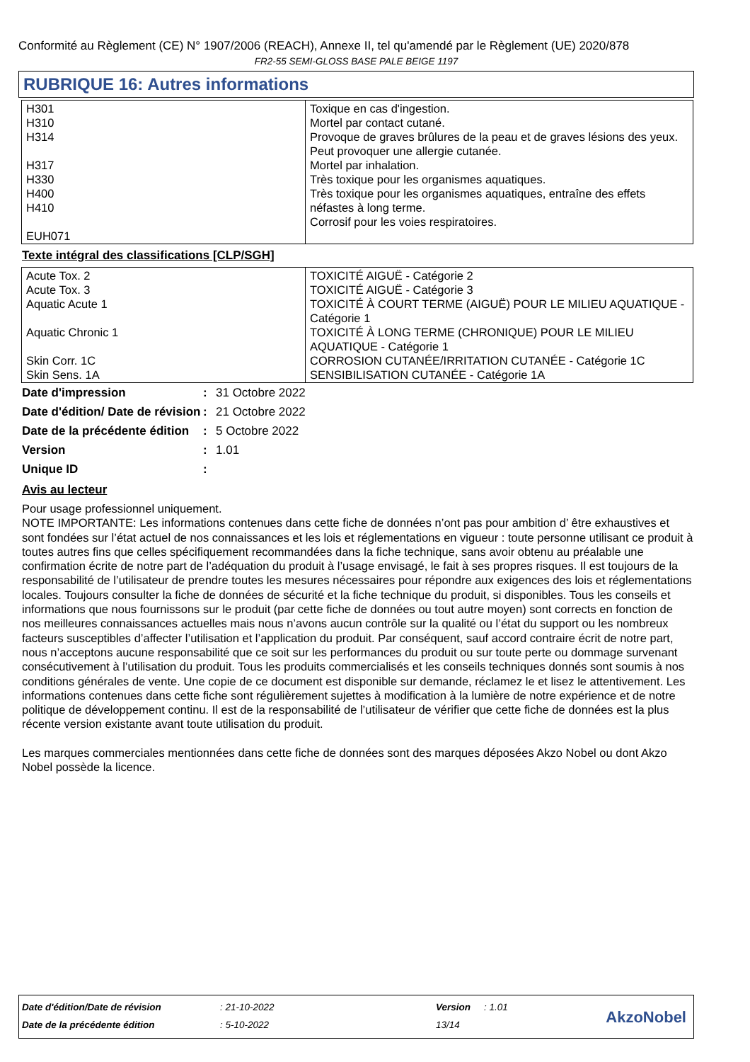Conformité au Règlement (CE) N° 1907/2006 (REACH), Annexe II, tel qu'amendé par le Règlement (UE) 2020/878
FR2-55 SEMI-GLOSS BASE PALE BEIGE 1197
RUBRIQUE 16: Autres informations
| H301 H310 H314 H317 H330 H400 H410 EUH071 | Toxique en cas d'ingestion. Mortel par contact cutané. Provoque de graves brûlures de la peau et de graves lésions des yeux. Peut provoquer une allergie cutanée. Mortel par inhalation. Très toxique pour les organismes aquatiques. Très toxique pour les organismes aquatiques, entraîne des effets néfastes à long terme. Corrosif pour les voies respiratoires. |
Texte intégral des classifications [CLP/SGH]
| Acute Tox. 2 Acute Tox. 3 Aquatic Acute 1 Aquatic Chronic 1 Skin Corr. 1C Skin Sens. 1A | TOXICITÉ AIGUË - Catégorie 2 TOXICITÉ AIGUË - Catégorie 3 TOXICITÉ À COURT TERME (AIGUË) POUR LE MILIEU AQUATIQUE - Catégorie 1 TOXICITÉ À LONG TERME (CHRONIQUE) POUR LE MILIEU AQUATIQUE - Catégorie 1 CORROSION CUTANÉE/IRRITATION CUTANÉE - Catégorie 1C SENSIBILISATION CUTANÉE - Catégorie 1A |
| Date d'impression | : | 31 Octobre 2022 |
| Date d'édition/ Date de révision | : | 21 Octobre 2022 |
| Date de la précédente édition | : | 5 Octobre 2022 |
| Version | : | 1.01 |
| Unique ID | : | |
Avis au lecteur
Pour usage professionnel uniquement.
NOTE IMPORTANTE: Les informations contenues dans cette fiche de données n’ont pas pour ambition d’ être exhaustives et sont fondées sur l’état actuel de nos connaissances et les lois et réglementations en vigueur : toute personne utilisant ce produit à toutes autres fins que celles spécifiquement recommandées dans la fiche technique, sans avoir obtenu au préalable une confirmation écrite de notre part de l’adéquation du produit à l’usage envisagé, le fait à ses propres risques. Il est toujours de la responsabilité de l’utilisateur de prendre toutes les mesures nécessaires pour répondre aux exigences des lois et réglementations locales. Toujours consulter la fiche de données de sécurité et la fiche technique du produit, si disponibles. Tous les conseils et informations que nous fournissons sur le produit (par cette fiche de données ou tout autre moyen) sont corrects en fonction de nos meilleures connaissances actuelles mais nous n’avons aucun contrôle sur la qualité ou l’état du support ou les nombreux facteurs susceptibles d’affecter l’utilisation et l’application du produit. Par conséquent, sauf accord contraire écrit de notre part, nous n’acceptons aucune responsabilité que ce soit sur les performances du produit ou sur toute perte ou dommage survenant consécutivement à l’utilisation du produit. Tous les produits commercialisés et les conseils techniques donnés sont soumis à nos conditions générales de vente. Une copie de ce document est disponible sur demande, réclamez le et lisez le attentivement. Les informations contenues dans cette fiche sont régulièrement sujettes à modification à la lumière de notre expérience et de notre politique de développement continu. Il est de la responsabilité de l’utilisateur de vérifier que cette fiche de données est la plus récente version existante avant toute utilisation du produit.
Les marques commerciales mentionnées dans cette fiche de données sont des marques déposées Akzo Nobel ou dont Akzo Nobel possède la licence.
| Date d'édition/Date de révision | : 21-10-2022 | Version | : 1.01 |
| Date de la précédente édition | : 5-10-2022 | 13/14 | |
AkzoNobel